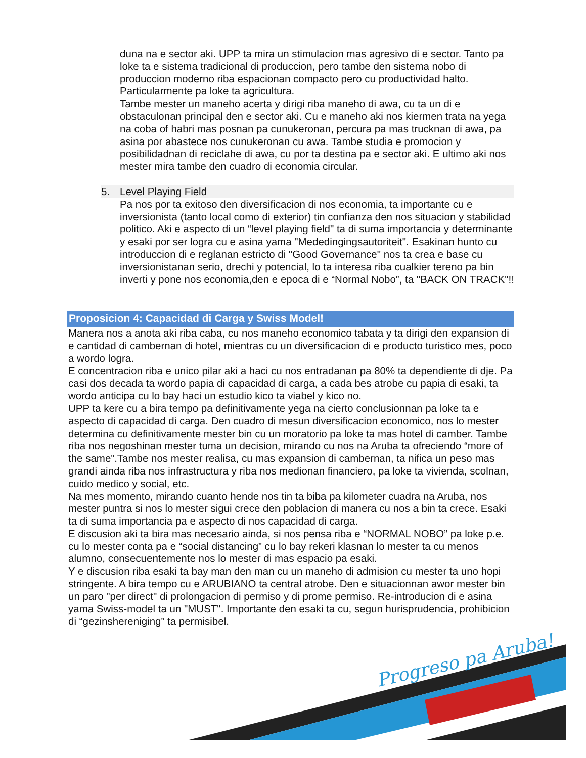Progreso pa Aruba!
duna na e sector aki. UPP ta mira un stimulacion mas agresivo di e sector. Tanto pa loke ta e sistema tradicional di produccion, pero tambe den sistema nobo di produccion moderno riba espacionan compacto pero cu productividad halto. Particularmente pa loke ta agricultura.
Tambe mester un maneho acerta y dirigi riba maneho di awa, cu ta un di e obstaculonan principal den e sector aki. Cu e maneho aki nos kiermen trata na yega na coba of habri mas posnan pa cunukeronan, percura pa mas trucknan di awa, pa asina por abastece nos cunukeronan cu awa. Tambe studia e promocion y posibilidadnan di reciclahe di awa, cu por ta destina pa e sector aki. E ultimo aki nos mester mira tambe den cuadro di economia circular.
5. Level Playing Field
Pa nos por ta exitoso den diversificacion di nos economia, ta importante cu e inversionista (tanto local como di exterior) tin confianza den nos situacion y stabilidad politico. Aki e aspecto di un “level playing field" ta di suma importancia y determinante y esaki por ser logra cu e asina yama "Mededingingsautoriteit". Esakinan hunto cu introduccion di e reglanan estricto di "Good Governance" nos ta crea e base cu inversionistanan serio, drechi y potencial, lo ta interesa riba cualkier tereno pa bin inverti y pone nos economia,den e epoca di e “Normal Nobo”, ta "BACK ON TRACK"!!
Proposicion 4: Capacidad di Carga y Swiss Model!
Manera nos a anota aki riba caba, cu nos maneho economico tabata y ta dirigi den expansion di e cantidad di cambernan di hotel, mientras cu un diversificacion di e producto turistico mes, poco a wordo logra.
E concentracion riba e unico pilar aki a haci cu nos entradanan pa 80% ta dependiente di dje. Pa casi dos decada ta wordo papia di capacidad di carga, a cada bes atrobe cu papia di esaki, ta wordo anticipa cu lo bay haci un estudio kico ta viabel y kico no.
UPP ta kere cu a bira tempo pa definitivamente yega na cierto conclusionnan pa loke ta e aspecto di capacidad di carga. Den cuadro di mesun diversificacion economico, nos lo mester determina cu definitivamente mester bin cu un moratorio pa loke ta mas hotel di camber. Tambe riba nos negoshinan mester tuma un decision, mirando cu nos na Aruba ta ofreciendo “more of the same”.Tambe nos mester realisa, cu mas expansion di cambernan, ta nifica un peso mas grandi ainda riba nos infrastructura y riba nos medionan financiero, pa loke ta vivienda, scolnan, cuido medico y social, etc.
Na mes momento, mirando cuanto hende nos tin ta biba pa kilometer cuadra na Aruba, nos mester puntra si nos lo mester sigui crece den poblacion di manera cu nos a bin ta crece. Esaki ta di suma importancia pa e aspecto di nos capacidad di carga.
E discusion aki ta bira mas necesario ainda, si nos pensa riba e “NORMAL NOBO” pa loke p.e. cu lo mester conta pa e “social distancing” cu lo bay rekeri klasnan lo mester ta cu menos alumno, consecuentemente nos lo mester di mas espacio pa esaki.
Y e discusion riba esaki ta bay man den man cu un maneho di admision cu mester ta uno hopi stringente. A bira tempo cu e ARUBIANO ta central atrobe. Den e situacionnan awor mester bin un paro "per direct" di prolongacion di permiso y di prome permiso. Re-introducion di e asina yama Swiss-model ta un "MUST". Importante den esaki ta cu, segun hurisprudencia, prohibicion di “gezinshereniging” ta permisibel.